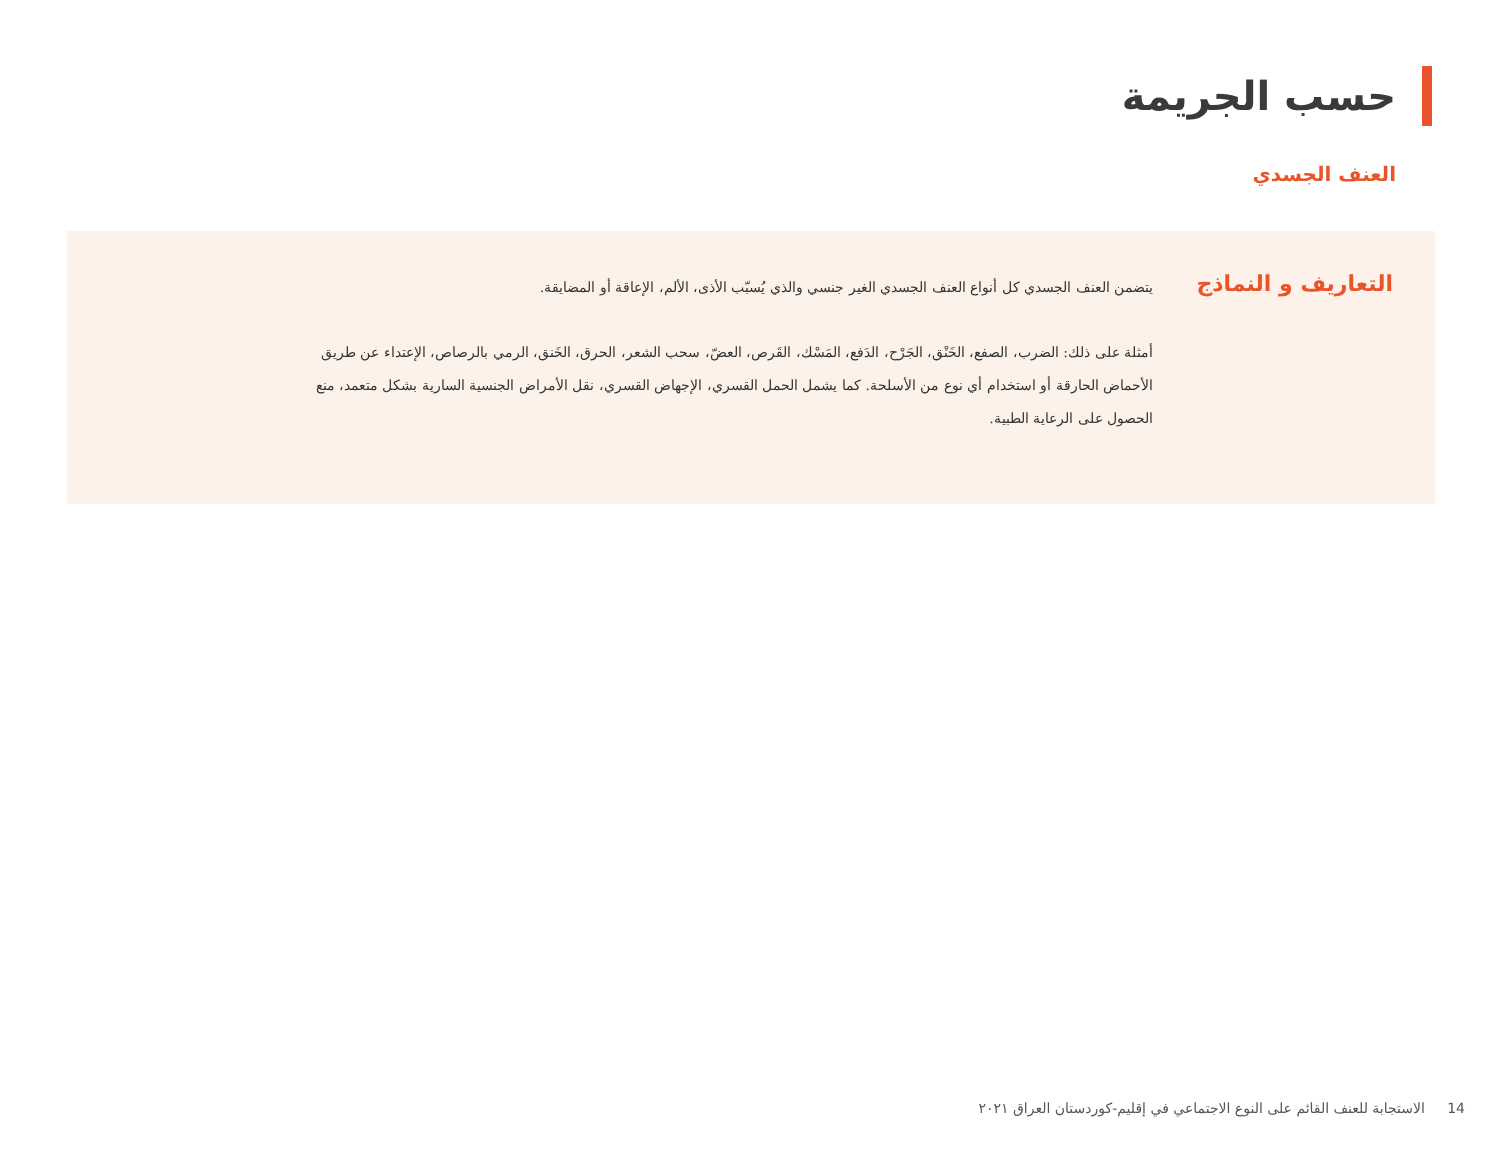حسب الجريمة
العنف الجسدي
التعاريف و النماذج
يتضمن العنف الجسدي كل أنواع العنف الجسدي الغير جنسي والذي يُسبّب الأذى، الألم، الإعاقة أو المضايقة.
أمثلة على ذلك: الضرب، الصفع، الخَنْق، الجَرْح، الدَفع، المَسْك، القَرص، العضّ، سحب الشعر، الحرق، الخَنق، الرمي بالرصاص، الإعتداء عن طريق الأحماض الحارقة أو استخدام أي نوع من الأسلحة. كما يشمل الحمل القسري، الإجهاض القسري، نقل الأمراض الجنسية السارية بشكل متعمد، منع الحصول على الرعاية الطبية.
14 الاستجابة للعنف القائم على النوع الاجتماعي في إقليم-كوردستان العراق ٢٠٢١